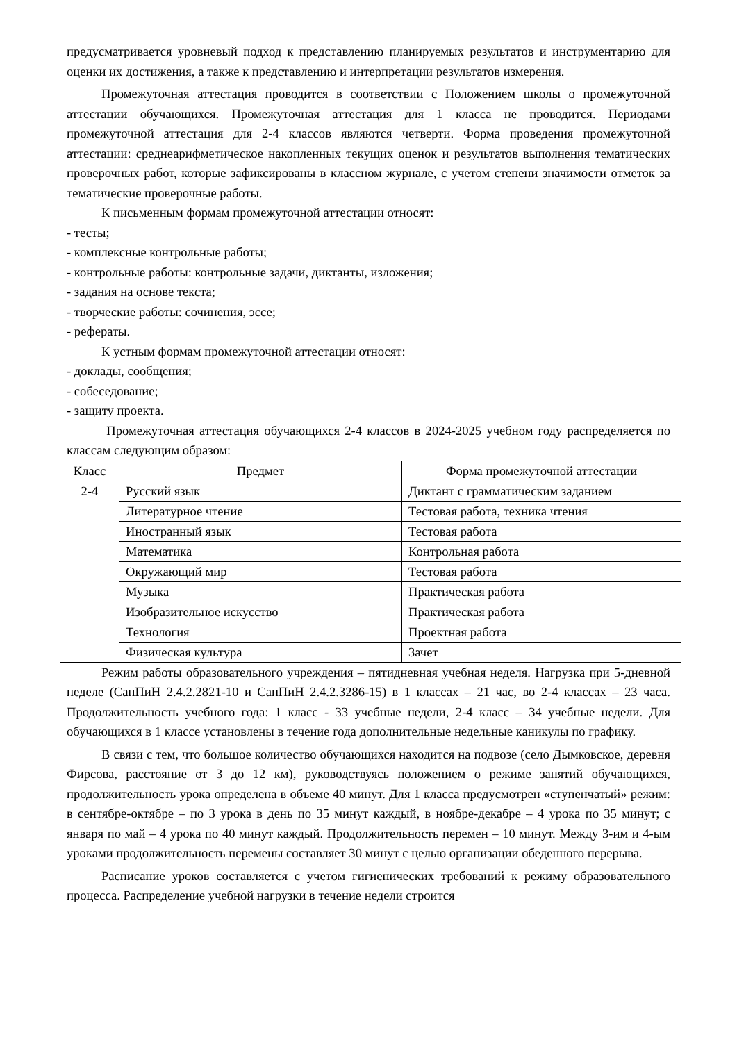предусматривается уровневый подход к представлению планируемых результатов и инструментарию для оценки их достижения, а также к представлению и интерпретации результатов измерения.
Промежуточная аттестация проводится в соответствии с Положением школы о промежуточной аттестации обучающихся. Промежуточная аттестация для 1 класса не проводится. Периодами промежуточной аттестация для 2-4 классов являются четверти. Форма проведения промежуточной аттестации: среднеарифметическое накопленных текущих оценок и результатов выполнения тематических проверочных работ, которые зафиксированы в классном журнале, с учетом степени значимости отметок за тематические проверочные работы.
К письменным формам промежуточной аттестации относят:
- тесты;
- комплексные контрольные работы;
- контрольные работы: контрольные задачи, диктанты, изложения;
- задания на основе текста;
- творческие работы: сочинения, эссе;
- рефераты.
К устным формам промежуточной аттестации относят:
- доклады, сообщения;
- собеседование;
- защиту проекта.
Промежуточная аттестация обучающихся 2-4 классов в 2024-2025 учебном году распределяется по классам следующим образом:
| Класс | Предмет | Форма промежуточной аттестации |
| 2-4 | Русский язык | Диктант с грамматическим заданием |
| | Литературное чтение | Тестовая работа, техника чтения |
| | Иностранный язык | Тестовая работа |
| | Математика | Контрольная работа |
| | Окружающий мир | Тестовая работа |
| | Музыка | Практическая работа |
| | Изобразительное искусство | Практическая работа |
| | Технология | Проектная работа |
| | Физическая культура | Зачет |
Режим работы образовательного учреждения – пятидневная учебная неделя. Нагрузка при 5-дневной неделе (СанПиН 2.4.2.2821-10 и СанПиН 2.4.2.3286-15) в 1 классах – 21 час, во 2-4 классах – 23 часа. Продолжительность учебного года: 1 класс - 33 учебные недели, 2-4 класс – 34 учебные недели. Для обучающихся в 1 классе установлены в течение года дополнительные недельные каникулы по графику.
В связи с тем, что большое количество обучающихся находится на подвозе (село Дымковское, деревня Фирсова, расстояние от 3 до 12 км), руководствуясь положением о режиме занятий обучающихся, продолжительность урока определена в объеме 40 минут. Для 1 класса предусмотрен «ступенчатый» режим: в сентябре-октябре – по 3 урока в день по 35 минут каждый, в ноябре-декабре – 4 урока по 35 минут; с января по май – 4 урока по 40 минут каждый. Продолжительность перемен – 10 минут. Между 3-им и 4-ым уроками продолжительность перемены составляет 30 минут с целью организации обеденного перерыва.
Расписание уроков составляется с учетом гигиенических требований к режиму образовательного процесса. Распределение учебной нагрузки в течение недели строится